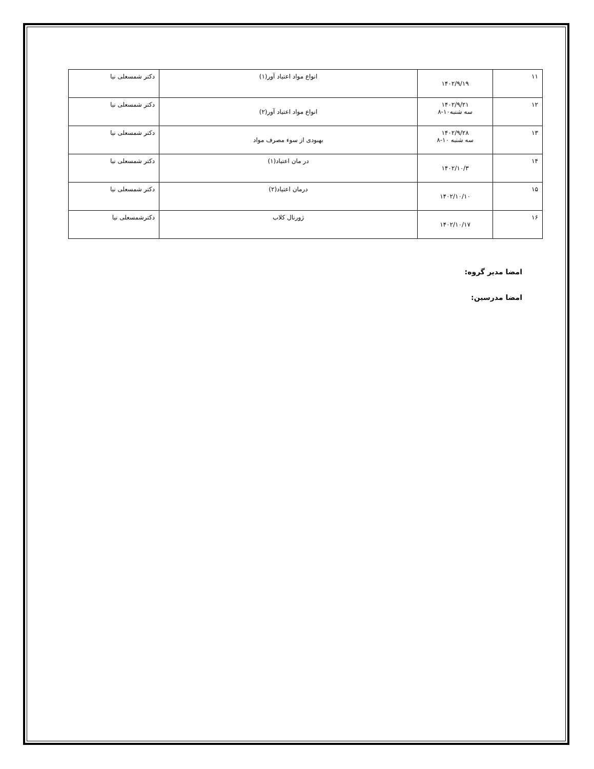| ١١ | ۱۴۰۲/۹/۱۹ | انواع مواد اعتیاد آور(۱) | دکتر شمسعلی نیا |
| ١٢ | ۱۴۰۲/۹/۲۱ سه شنبه۱۰-۸ | انواع مواد اعتیاد آور(۲) | دکتر شمسعلی نیا |
| ١٣ | ۱۴۰۲/۹/۲۸ سه شنبه ۱۰-۸ | بهبودی از سوء مصرف مواد | دکتر شمسعلی نیا |
| ١۴ | ۱۴۰۲/۱۰/۳ | در مان اعتیاد(۱) | دکتر شمسعلی نیا |
| ١۵ | ۱۴۰۲/۱۰/۱۰ | درمان اعتیاد(۲) | دکتر شمسعلی نیا |
| ١۶ | ۱۴۰۲/۱۰/۱۷ | ژورنال کلاب | دکترشمسعلی نیا |
امضا مدیر گروه:
امضا مدرسین: